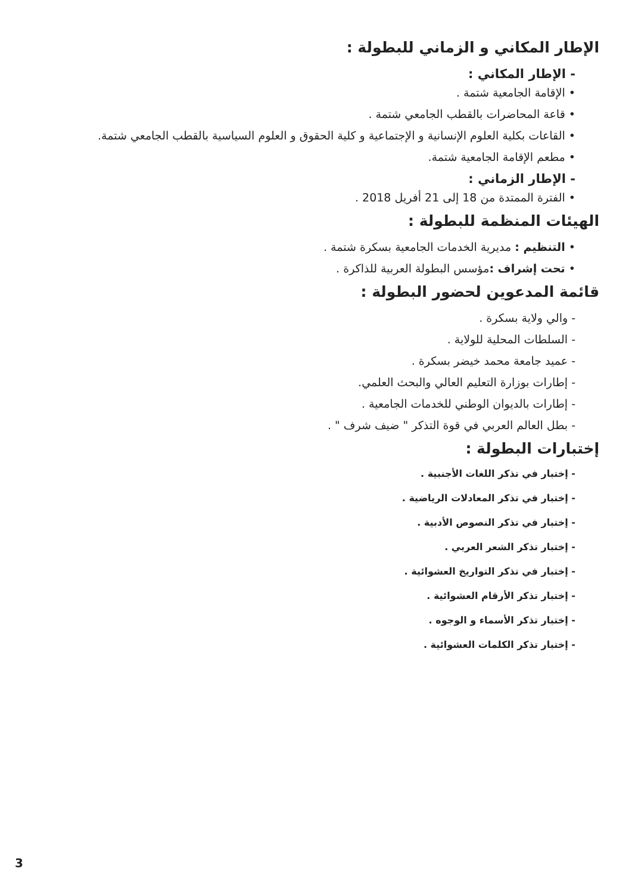الإطار المكاني و الزماني للبطولة :
- الإطار المكاني :
• الإقامة الجامعية شتمة .
• قاعة المحاضرات بالقطب الجامعي شتمة .
• القاعات بكلية العلوم الإنسانية و الإجتماعية و كلية الحقوق و العلوم السياسية بالقطب الجامعي شتمة.
• مطعم الإقامة الجامعية شتمة.
- الإطار الزماني :
• الفترة الممتدة من 18 إلى 21 أفريل 2018 .
الهيئات المنظمة للبطولة :
• التنظيم : مديرية الخدمات الجامعية بسكرة شتمة .
• تحت إشراف : مؤسس البطولة العربية للذاكرة .
قائمة المدعوين لحضور البطولة :
- والي ولاية بسكرة .
- السلطات المحلية للولاية .
- عميد جامعة محمد خيضر بسكرة .
- إطارات بوزارة التعليم العالي والبحث العلمي.
- إطارات بالديوان الوطني للخدمات الجامعية .
- بطل العالم العربي في قوة التذكر " ضيف شرف " .
إختبارات البطولة :
- إختبار في تذكر اللغات الأجنبية .
- إختبار في تذكر المعادلات الرياضية .
- إختبار في تذكر النصوص الأدبية .
- إختبار تذكر الشعر العربي .
- إختبار في تذكر التواريخ العشوائية .
- إختبار تذكر الأرقام العشوائية .
- إختبار تذكر الأسماء و الوجوه .
- إختبار تذكر الكلمات العشوائية .
3